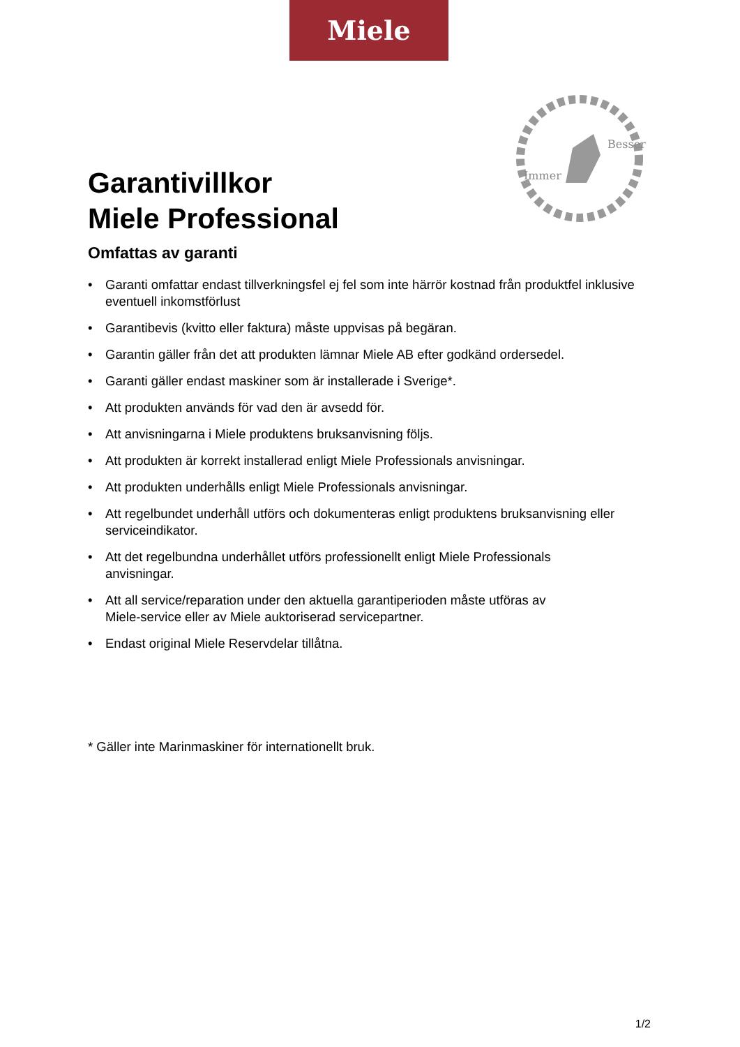Miele
Garantivillkor
Miele Professional
Immer
Besser
Omfattas av garanti
• Garanti omfattar endast tillverkningsfel ej fel som inte härrör kostnad från produktfel inklusive eventuell inkomstförlust
• Garantibevis (kvitto eller faktura) måste uppvisas på begäran.
• Garantin gäller från det att produkten lämnar Miele AB efter godkänd ordersedel.
• Garanti gäller endast maskiner som är installerade i Sverige*.
• Att produkten används för vad den är avsedd för.
• Att anvisningarna i Miele produktens bruksanvisning följs.
• Att produkten är korrekt installerad enligt Miele Professionals anvisningar.
• Att produkten underhålls enligt Miele Professionals anvisningar.
• Att regelbundet underhåll utförs och dokumenteras enligt produktens bruksanvisning eller serviceindikator.
• Att det regelbundna underhållet utförs professionellt enligt Miele Professionals
anvisningar.
• Att all service/reparation under den aktuella garantiperioden måste utföras av
Miele-service eller av Miele auktoriserad servicepartner.
• Endast original Miele Reservdelar tillåtna.
* Gäller inte Marinmaskiner för internationellt bruk.
1/2